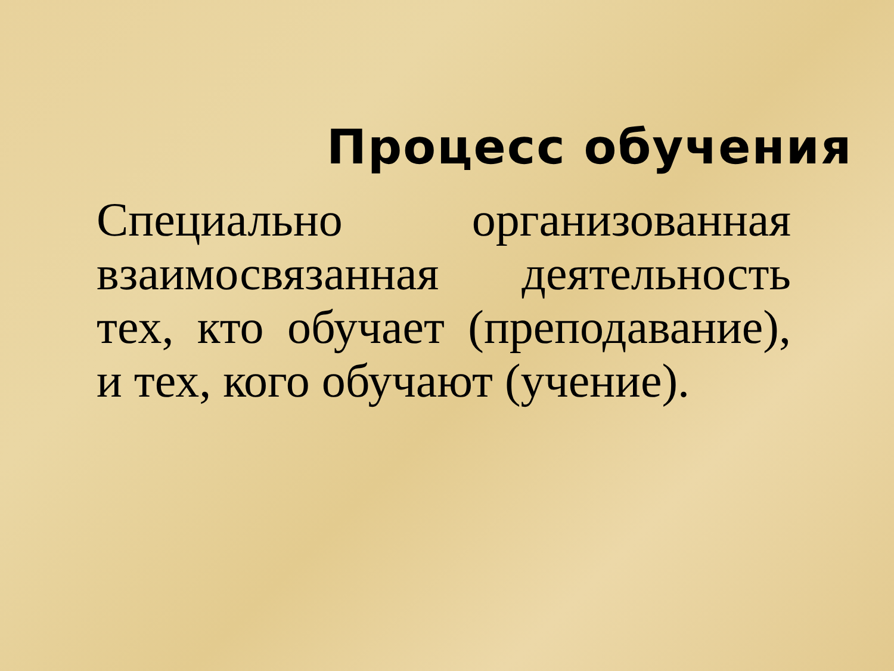Процесс обучения
Специально организованная взаимосвязанная деятельность тех, кто обучает (преподавание), и тех, кого обучают (учение).